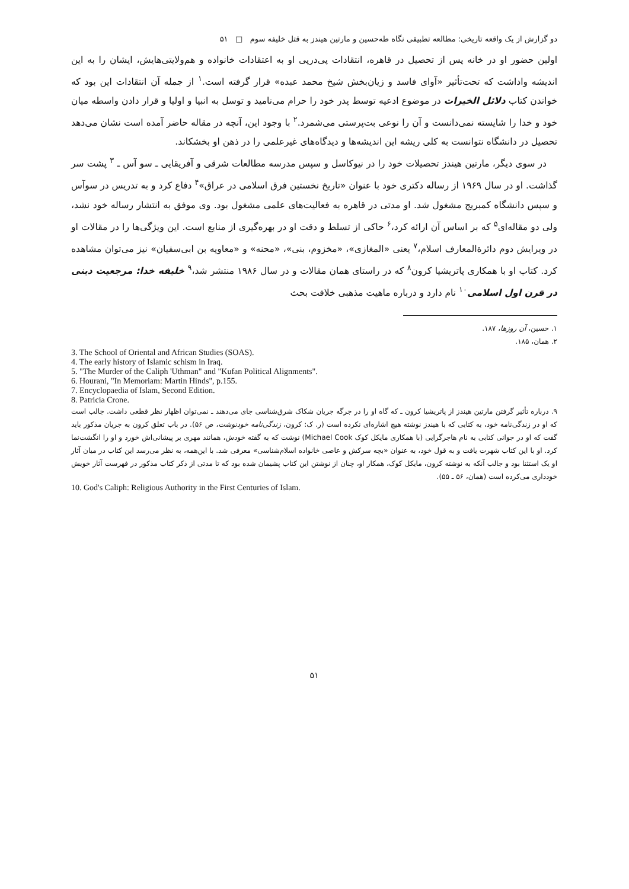دو گزارش از یک واقعه تاریخی: مطالعه تطبیقی نگاه طه‌حسین و مارتین هیندز به قتل خلیفه سوم □ ۵۱
اولین حضور او در خانه پس از تحصیل در قاهره، انتقادات پی‌درپی او به اعتقادات خانواده و هم‌ولایتی‌هایش، ایشان را به این اندیشه واداشت که تحت‌تأثیر «آوای فاسد و زیان‌بخش شیخ محمد عبده» قرار گرفته است.<sup>۱</sup> از جمله آن انتقادات این بود که خواندن کتاب دلائل الخیرات در موضوع ادعیه توسط پدر خود را حرام می‌نامید و توسل به انبیا و اولیا و قرار دادن واسطه میان خود و خدا را شایسته نمی‌دانست و آن را نوعی بت‌پرستی می‌شمرد.<sup>۲</sup> با وجود این، آنچه در مقاله حاضر آمده است نشان می‌دهد تحصیل در دانشگاه نتوانست به کلی ریشه این اندیشه‌ها و دیدگاه‌های غیرعلمی را در ذهن او بخشکاند.
در سوی دیگر، مارتین هیندز تحصیلات خود را در نیوکاسل و سپس مدرسه مطالعات شرقی و آفریقایی ـ سو آس ـ <sup>۳</sup> پشت سر گذاشت. او در سال ۱۹۶۹ از رساله دکتری خود با عنوان «تاریخ نخستین فرق اسلامی در عراق»<sup>۴</sup> دفاع کرد و به تدریس در سوآس و سپس دانشگاه کمبریج مشغول شد. او مدتی در قاهره به فعالیت‌های علمی مشغول بود. وی موفق به انتشار رساله خود نشد، ولی دو مقاله‌ای<sup>۵</sup> که بر اساس آن ارائه کرد،<sup>۶</sup> حاکی از تسلط و دقت او در بهره‌گیری از منابع است. این ویژگی‌ها را در مقالات او در ویرایش دوم دائرةالمعارف اسلام،<sup>۷</sup> یعنی «المغازی»، «مخزوم، بنی»، «محنه» و «معاویه بن ابی‌سفیان» نیز می‌توان مشاهده کرد. کتاب او با همکاری پاتریشیا کرون<sup>۸</sup> که در راستای همان مقالات و در سال ۱۹۸۶ منتشر شد،<sup>۹</sup> خلیفه خدا: مرجعیت دینی در قرن اول اسلامی<sup>۱۰</sup> نام دارد و درباره ماهیت مذهبی خلافت بحث
۱. حسین، آن روزها، ۱۸۷.
۲. همان، ۱۸۵.
3. The School of Oriental and African Studies (SOAS).
4. The early history of Islamic schism in Iraq.
5. "The Murder of the Caliph 'Uthman" and "Kufan Political Alignments".
6. Hourani, "In Memoriam: Martin Hinds", p.155.
7. Encyclopaedia of Islam, Second Edition.
8. Patricia Crone.
۹. درباره تأثیر گرفتن مارتین هیندز از پاتریشیا کرون ـ که گاه او را در جرگه جریان شکاک شرق‌شناسی جای می‌دهند ـ نمی‌توان اظهار نظر قطعی داشت. جالب است که او در زندگی‌نامه خود، به کتابی که با هیندز نوشته هیچ اشاره‌ای نکرده است (ر. ک: کرون، زندگی‌نامه خودنوشت، ص ۵۶). در باب تعلق کرون به جریان مذکور باید گفت که او در جوانی کتابی به نام هاجرگرایی (با همکاری مایکل کوک Michael Cook) نوشت که به گفته خودش، همانند مهری بر پیشانی‌اش خورد و او را انگشت‌نما کرد. او با این کتاب شهرت یافت و به قول خود، به عنوان «بچه سرکش و عاصی خانواده اسلام‌شناسی» معرفی شد. با این‌همه، به نظر می‌رسد این کتاب در میان آثار او یک استثنا بود و جالب آنکه به نوشته کرون، مایکل کوک، همکار او، چنان از نوشتن این کتاب پشیمان شده بود که تا مدتی از ذکر کتاب مذکور در فهرست آثار خویش خودداری می‌کرده است (همان، ۵۶ ـ ۵۵).
10. God's Caliph: Religious Authority in the First Centuries of Islam.
۵۱